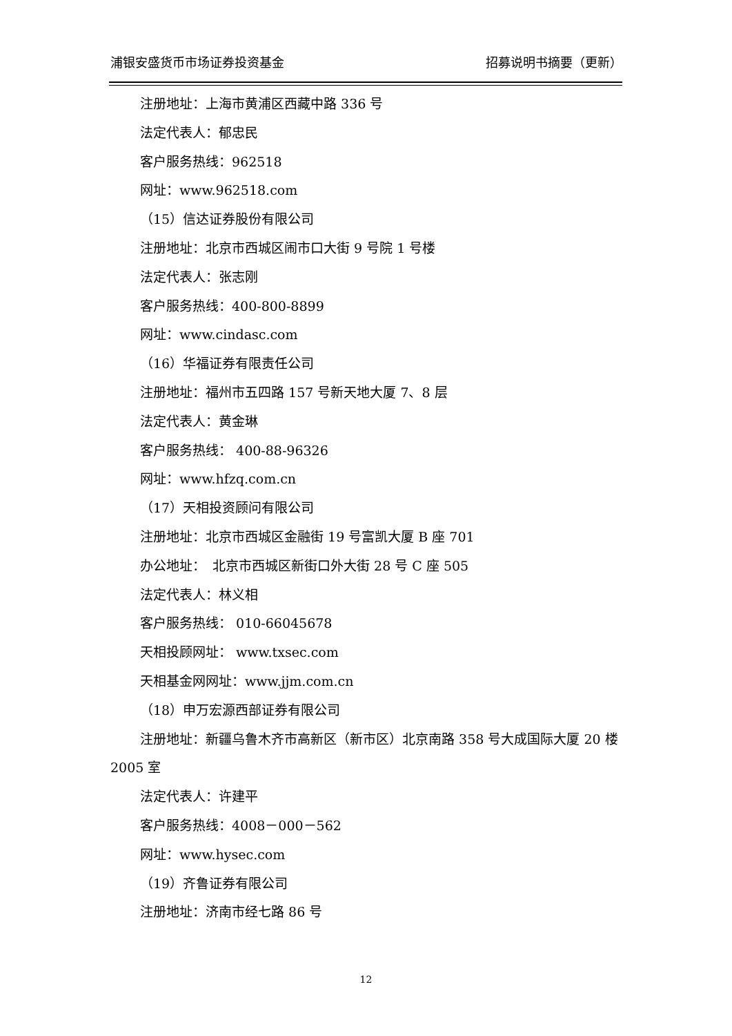浦银安盛货币市场证券投资基金 招募说明书摘要（更新）
注册地址：上海市黄浦区西藏中路 336 号
法定代表人：郁忠民
客户服务热线：962518
网址：www.962518.com
（15）信达证券股份有限公司
注册地址：北京市西城区闹市口大街 9 号院 1 号楼
法定代表人：张志刚
客户服务热线：400-800-8899
网址：www.cindasc.com
（16）华福证券有限责任公司
注册地址：福州市五四路 157 号新天地大厦 7、8 层
法定代表人：黄金琳
客户服务热线： 400-88-96326
网址：www.hfzq.com.cn
（17）天相投资顾问有限公司
注册地址：北京市西城区金融街 19 号富凯大厦 B 座 701
办公地址：　北京市西城区新街口外大街 28 号 C 座 505
法定代表人：林义相
客户服务热线： 010-66045678
天相投顾网址： www.txsec.com
天相基金网网址：www.jjm.com.cn
（18）申万宏源西部证券有限公司
注册地址：新疆乌鲁木齐市高新区（新市区）北京南路 358 号大成国际大厦 20 楼 2005 室
法定代表人：许建平
客户服务热线：4008－000－562
网址：www.hysec.com
（19）齐鲁证券有限公司
注册地址：济南市经七路 86 号
12